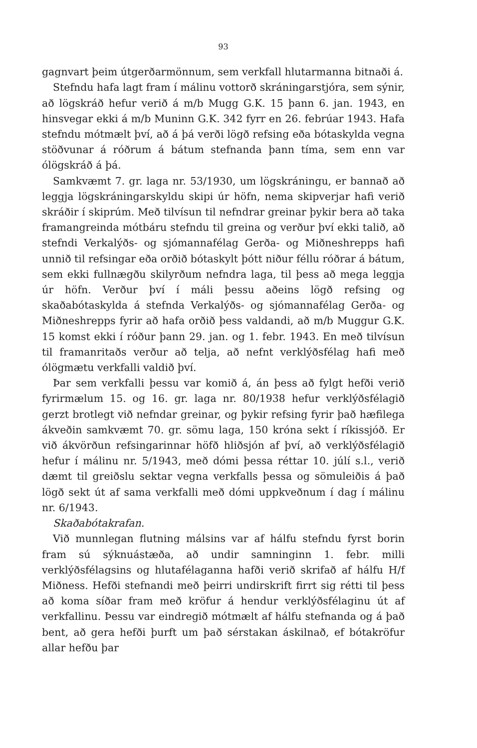93
gagnvart þeim útgerðarmönnum, sem verkfall hlutarmanna bitnaði á.
Stefndu hafa lagt fram í málinu vottorð skráningarstjóra, sem sýnir, að lögskráð hefur verið á m/b Mugg G.K. 15 þann 6. jan. 1943, en hinsvegar ekki á m/b Muninn G.K. 342 fyrr en 26. febrúar 1943. Hafa stefndu mótmælt því, að á þá verði lögð refsing eða bótaskylda vegna stöðvunar á róðrum á bátum stefnanda þann tíma, sem enn var ólögskráð á þá.
Samkvæmt 7. gr. laga nr. 53/1930, um lögskráningu, er bannað að leggja lögskráningarskyldu skipi úr höfn, nema skipverjar hafi verið skráðir í skiprúm. Með tilvísun til nefndrar greinar þykir bera að taka framangreinda mótbáru stefndu til greina og verður því ekki talið, að stefndi Verkalýðs- og sjómannafélag Gerða- og Miðneshrepps hafi unnið til refsingar eða orðið bótaskylt þótt niður féllu róðrar á bátum, sem ekki fullnægðu skilyrðum nefndra laga, til þess að mega leggja úr höfn. Verður því í máli þessu aðeins lögð refsing og skaðabótaskylda á stefnda Verkalýðs- og sjómannafélag Gerða- og Miðneshrepps fyrir að hafa orðið þess valdandi, að m/b Muggur G.K. 15 komst ekki í róður þann 29. jan. og 1. febr. 1943. En með tilvísun til framanritaðs verður að telja, að nefnt verklýðsfélag hafi með ólögmætu verkfalli valdið því.
Þar sem verkfalli þessu var komið á, án þess að fylgt hefði verið fyrirmælum 15. og 16. gr. laga nr. 80/1938 hefur verklýðsfélagið gerzt brotlegt við nefndar greinar, og þykir refsing fyrir það hæfilega ákveðin samkvæmt 70. gr. sömu laga, 150 króna sekt í ríkissjóð. Er við ákvörðun refsingarinnar höfð hliðsjón af því, að verklýðsfélagið hefur í málinu nr. 5/1943, með dómi þessa réttar 10. júlí s.l., verið dæmt til greiðslu sektar vegna verkfalls þessa og sömuleiðis á það lögð sekt út af sama verkfalli með dómi uppkveðnum í dag í málinu nr. 6/1943.
Skaðabótakrafan.
Við munnlegan flutning málsins var af hálfu stefndu fyrst borin fram sú sýknuástæða, að undir samninginn 1. febr. milli verklýðsfélagsins og hlutafélaganna hafði verið skrifað af hálfu H/f Miðness. Hefði stefnandi með þeirri undirskrift firrt sig rétti til þess að koma síðar fram með kröfur á hendur verklýðsfélaginu út af verkfallinu. Þessu var eindregið mótmælt af hálfu stefnanda og á það bent, að gera hefði þurft um það sérstakan áskilnað, ef bótakröfur allar hefðu þar